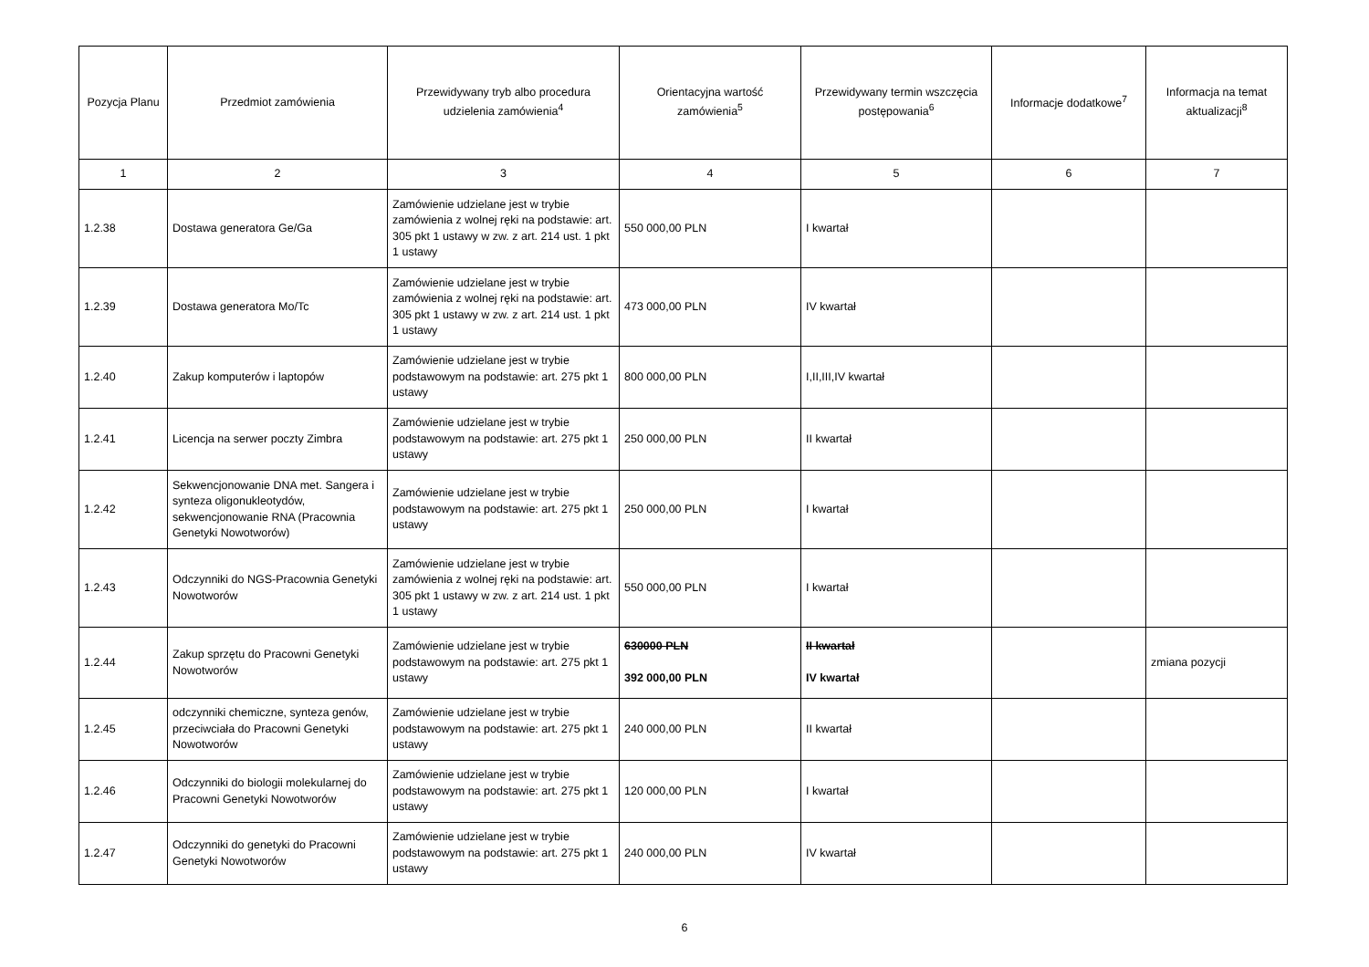| Pozycja Planu | Przedmiot zamówienia | Przewidywany tryb albo procedura udzielenia zamówienia<sup>4</sup> | Orientacyjna wartość zamówienia<sup>5</sup> | Przewidywany termin wszczęcia postępowania<sup>6</sup> | Informacje dodatkowe<sup>7</sup> | Informacja na temat aktualizacji<sup>8</sup> |
| --- | --- | --- | --- | --- | --- | --- |
| 1 | 2 | 3 | 4 | 5 | 6 | 7 |
| 1.2.38 | Dostawa generatora Ge/Ga | Zamówienie udzielane jest w trybie zamówienia z wolnej ręki na podstawie: art. 305 pkt 1 ustawy w zw. z art. 214 ust. 1 pkt 1 ustawy | 550 000,00 PLN | I kwartał | | |
| 1.2.39 | Dostawa generatora Mo/Tc | Zamówienie udzielane jest w trybie zamówienia z wolnej ręki na podstawie: art. 305 pkt 1 ustawy w zw. z art. 214 ust. 1 pkt 1 ustawy | 473 000,00 PLN | IV kwartał | | |
| 1.2.40 | Zakup komputerów i laptopów | Zamówienie udzielane jest w trybie podstawowym na podstawie: art. 275 pkt 1 ustawy | 800 000,00 PLN | I,II,III,IV kwartał | | |
| 1.2.41 | Licencja na serwer poczty Zimbra | Zamówienie udzielane jest w trybie podstawowym na podstawie: art. 275 pkt 1 ustawy | 250 000,00 PLN | II kwartał | | |
| 1.2.42 | Sekwencjonowanie DNA met. Sangera i synteza oligonukleotydów, sekwencjonowanie RNA (Pracownia Genetyki Nowotworów) | Zamówienie udzielane jest w trybie podstawowym na podstawie: art. 275 pkt 1 ustawy | 250 000,00 PLN | I kwartał | | |
| 1.2.43 | Odczynniki do NGS-Pracownia Genetyki Nowotworów | Zamówienie udzielane jest w trybie zamówienia z wolnej ręki na podstawie: art. 305 pkt 1 ustawy w zw. z art. 214 ust. 1 pkt 1 ustawy | 550 000,00 PLN | I kwartał | | |
| 1.2.44 | Zakup sprzętu do Pracowni Genetyki Nowotworów | Zamówienie udzielane jest w trybie podstawowym na podstawie: art. 275 pkt 1 ustawy | 630000 PLN 392 000,00 PLN | II kwartał IV kwartał | | zmiana pozycji |
| 1.2.45 | odczynniki chemiczne, synteza genów, przeciwciała do Pracowni Genetyki Nowotworów | Zamówienie udzielane jest w trybie podstawowym na podstawie: art. 275 pkt 1 ustawy | 240 000,00 PLN | II kwartał | | |
| 1.2.46 | Odczynniki do biologii molekularnej do Pracowni Genetyki Nowotworów | Zamówienie udzielane jest w trybie podstawowym na podstawie: art. 275 pkt 1 ustawy | 120 000,00 PLN | I kwartał | | |
| 1.2.47 | Odczynniki do genetyki do Pracowni Genetyki Nowotworów | Zamówienie udzielane jest w trybie podstawowym na podstawie: art. 275 pkt 1 ustawy | 240 000,00 PLN | IV kwartał | | |
6